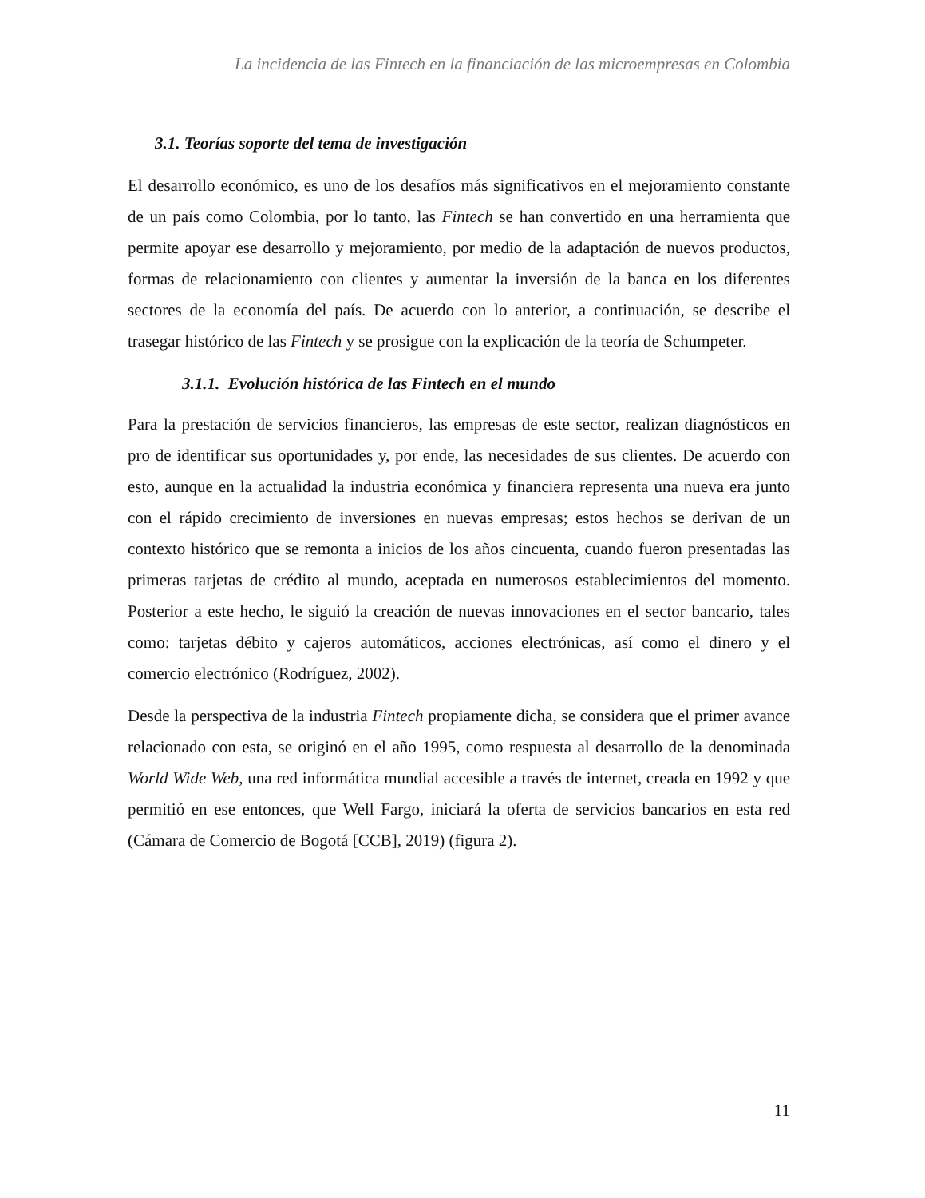La incidencia de las Fintech en la financiación de las microempresas en Colombia
3.1. Teorías soporte del tema de investigación
El desarrollo económico, es uno de los desafíos más significativos en el mejoramiento constante de un país como Colombia, por lo tanto, las Fintech se han convertido en una herramienta que permite apoyar ese desarrollo y mejoramiento, por medio de la adaptación de nuevos productos, formas de relacionamiento con clientes y aumentar la inversión de la banca en los diferentes sectores de la economía del país. De acuerdo con lo anterior, a continuación, se describe el trasegar histórico de las Fintech y se prosigue con la explicación de la teoría de Schumpeter.
3.1.1. Evolución histórica de las Fintech en el mundo
Para la prestación de servicios financieros, las empresas de este sector, realizan diagnósticos en pro de identificar sus oportunidades y, por ende, las necesidades de sus clientes. De acuerdo con esto, aunque en la actualidad la industria económica y financiera representa una nueva era junto con el rápido crecimiento de inversiones en nuevas empresas; estos hechos se derivan de un contexto histórico que se remonta a inicios de los años cincuenta, cuando fueron presentadas las primeras tarjetas de crédito al mundo, aceptada en numerosos establecimientos del momento. Posterior a este hecho, le siguió la creación de nuevas innovaciones en el sector bancario, tales como: tarjetas débito y cajeros automáticos, acciones electrónicas, así como el dinero y el comercio electrónico (Rodríguez, 2002).
Desde la perspectiva de la industria Fintech propiamente dicha, se considera que el primer avance relacionado con esta, se originó en el año 1995, como respuesta al desarrollo de la denominada World Wide Web, una red informática mundial accesible a través de internet, creada en 1992 y que permitió en ese entonces, que Well Fargo, iniciará la oferta de servicios bancarios en esta red (Cámara de Comercio de Bogotá [CCB], 2019) (figura 2).
11